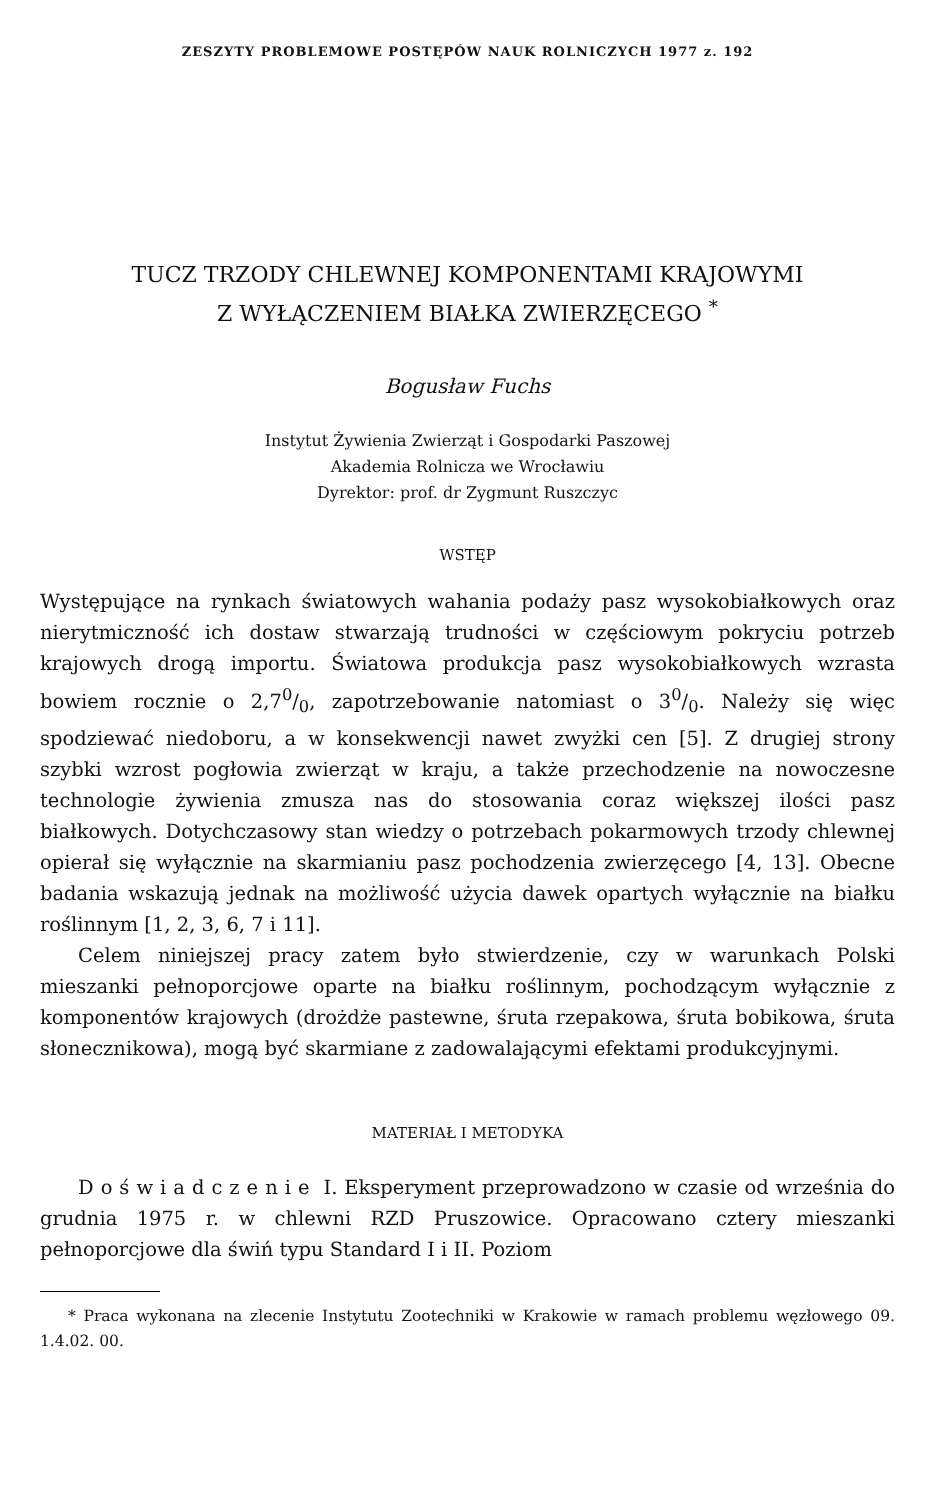ZESZYTY PROBLEMOWE POSTĘPÓW NAUK ROLNICZYCH 1977 z. 192
TUCZ TRZODY CHLEWNEJ KOMPONENTAMI KRAJOWYMI
Z WYŁĄCZENIEM BIAŁKA ZWIERZĘCEGO <sup>*</sup>
Bogusław Fuchs
Instytut Żywienia Zwierząt i Gospodarki Paszowej
Akademia Rolnicza we Wrocławiu
Dyrektor: prof. dr Zygmunt Ruszczyc
WSTĘP
Występujące na rynkach światowych wahania podaży pasz wysokobiałkowych oraz nierytmiczność ich dostaw stwarzają trudności w częściowym pokryciu potrzeb krajowych drogą importu. Światowa produkcja pasz wysokobiałkowych wzrasta bowiem rocznie o 2,70/0, zapotrzebowanie natomiast o 30/0. Należy się więc spodziewać niedoboru, a w konsekwencji nawet zwyżki cen [5]. Z drugiej strony szybki wzrost pogłowia zwierząt w kraju, a także przechodzenie na nowoczesne technologie żywienia zmusza nas do stosowania coraz większej ilości pasz białkowych. Dotychczasowy stan wiedzy o potrzebach pokarmowych trzody chlewnej opierał się wyłącznie na skarmianiu pasz pochodzenia zwierzęcego [4, 13]. Obecne badania wskazują jednak na możliwość użycia dawek opartych wyłącznie na białku roślinnym [1, 2, 3, 6, 7 i 11].
Celem niniejszej pracy zatem było stwierdzenie, czy w warunkach Polski mieszanki pełnoporcjowe oparte na białku roślinnym, pochodzącym wyłącznie z komponentów krajowych (drożdże pastewne, śruta rzepakowa, śruta bobikowa, śruta słonecznikowa), mogą być skarmiane z zadowalającymi efektami produkcyjnymi.
MATERIAŁ I METODYKA
Doświadczenie I. Eksperyment przeprowadzono w czasie od września do grudnia 1975 r. w chlewni RZD Pruszowice. Opracowano cztery mieszanki pełnoporcjowe dla świń typu Standard I i II. Poziom
* Praca wykonana na zlecenie Instytutu Zootechniki w Krakowie w ramach problemu węzłowego 09. 1.4.02. 00.